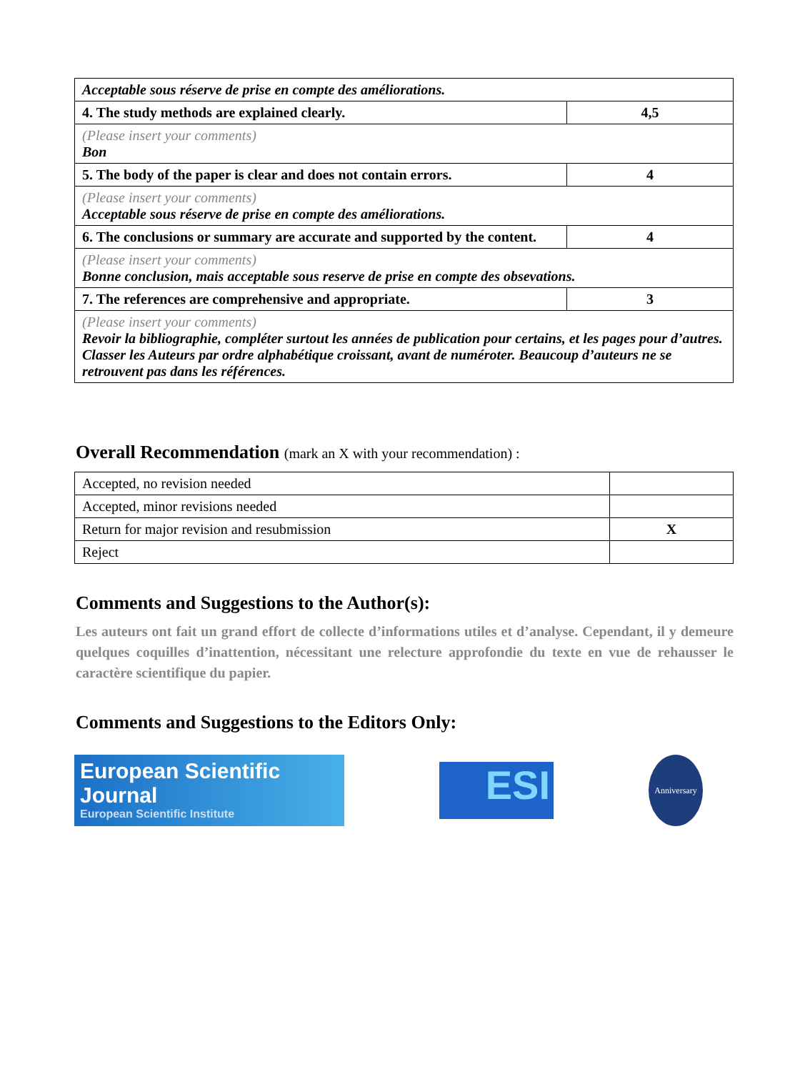| Acceptable sous réserve de prise en compte des améliorations. | |
| 4. The study methods are explained clearly. | 4,5 |
| (Please insert your comments) Bon | |
| 5. The body of the paper is clear and does not contain errors. | 4 |
| (Please insert your comments) Acceptable sous réserve de prise en compte des améliorations. | |
| 6. The conclusions or summary are accurate and supported by the content. | 4 |
| (Please insert your comments) Bonne conclusion, mais acceptable sous reserve de prise en compte des obsevations. | |
| 7. The references are comprehensive and appropriate. | 3 |
| (Please insert your comments) Revoir la bibliographie, compléter surtout les années de publication pour certains, et les pages pour d’autres. Classer les Auteurs par ordre alphabétique croissant, avant de numéroter. Beaucoup d’auteurs ne se retrouvent pas dans les références. | |
Overall Recommendation (mark an X with your recommendation) :
| Accepted, no revision needed | |
| Accepted, minor revisions needed | |
| Return for major revision and resubmission | X |
| Reject | |
Comments and Suggestions to the Author(s):
Les auteurs ont fait un grand effort de collecte d’informations utiles et d’analyse. Cependant, il y demeure quelques coquilles d’inattention, nécessitant une relecture approfondie du texte en vue de rehausser le caractère scientifique du papier.
Comments and Suggestions to the Editors Only:
European Scientific Journal
European Scientific Institute
ESI
Anniversary